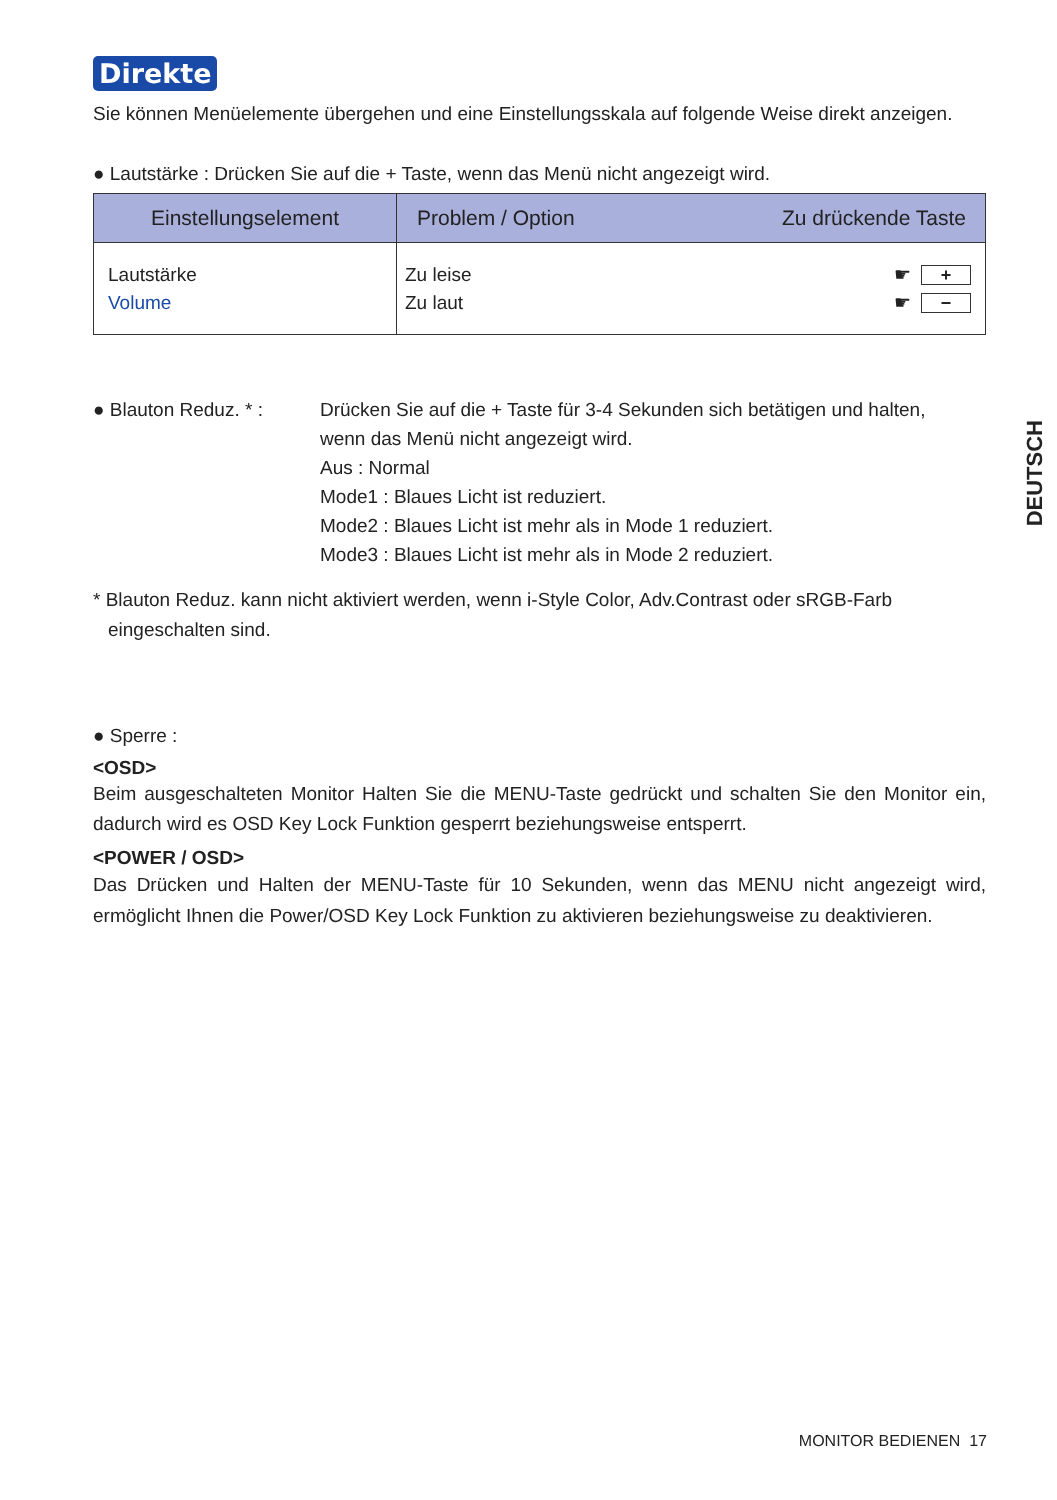Direkte
Sie können Menüelemente übergehen und eine Einstellungsskala auf folgende Weise direkt anzeigen.
● Lautstärke : Drücken Sie auf die + Taste, wenn das Menü nicht angezeigt wird.
| Einstellungselement | Problem / Option Zu drückende Taste |
| --- | --- |
| Lautstärke Volume | Zu leise ☛ + Zu laut ☛ − |
● Blauton Reduz. * :
Drücken Sie auf die + Taste für 3-4 Sekunden sich betätigen und halten,
wenn das Menü nicht angezeigt wird.
Aus : Normal
Mode1 : Blaues Licht ist reduziert.
Mode2 : Blaues Licht ist mehr als in Mode 1 reduziert.
Mode3 : Blaues Licht ist mehr als in Mode 2 reduziert.
* Blauton Reduz. kann nicht aktiviert werden, wenn i-Style Color, Adv.Contrast oder sRGB-Farb eingeschalten sind.
● Sperre :
<OSD>
Beim ausgeschalteten Monitor Halten Sie die MENU-Taste gedrückt und schalten Sie den Monitor ein, dadurch wird es OSD Key Lock Funktion gesperrt beziehungsweise entsperrt.
<POWER / OSD>
Das Drücken und Halten der MENU-Taste für 10 Sekunden, wenn das MENU nicht angezeigt wird, ermöglicht Ihnen die Power/OSD Key Lock Funktion zu aktivieren beziehungsweise zu deaktivieren.
DEUTSCH
MONITOR BEDIENEN 17